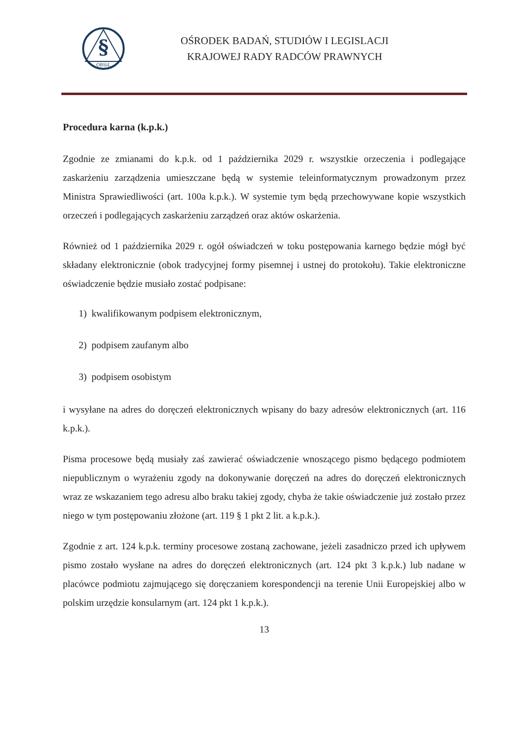§
OBSiL
OŚRODEK BADAŃ, STUDIÓW I LEGISLACJI
KRAJOWEJ RADY RADCÓW PRAWNYCH
Procedura karna (k.p.k.)
Zgodnie ze zmianami do k.p.k. od 1 października 2029 r. wszystkie orzeczenia i podlegające zaskarżeniu zarządzenia umieszczane będą w systemie teleinformatycznym prowadzonym przez Ministra Sprawiedliwości (art. 100a k.p.k.). W systemie tym będą przechowywane kopie wszystkich orzeczeń i podlegających zaskarżeniu zarządzeń oraz aktów oskarżenia.
Również od 1 października 2029 r. ogół oświadczeń w toku postępowania karnego będzie mógł być składany elektronicznie (obok tradycyjnej formy pisemnej i ustnej do protokołu). Takie elektroniczne oświadczenie będzie musiało zostać podpisane:
1) kwalifikowanym podpisem elektronicznym,
2) podpisem zaufanym albo
3) podpisem osobistym
i wysyłane na adres do doręczeń elektronicznych wpisany do bazy adresów elektronicznych (art. 116 k.p.k.).
Pisma procesowe będą musiały zaś zawierać oświadczenie wnoszącego pismo będącego podmiotem niepublicznym o wyrażeniu zgody na dokonywanie doręczeń na adres do doręczeń elektronicznych wraz ze wskazaniem tego adresu albo braku takiej zgody, chyba że takie oświadczenie już zostało przez niego w tym postępowaniu złożone (art. 119 § 1 pkt 2 lit. a k.p.k.).
Zgodnie z art. 124 k.p.k. terminy procesowe zostaną zachowane, jeżeli zasadniczo przed ich upływem pismo zostało wysłane na adres do doręczeń elektronicznych (art. 124 pkt 3 k.p.k.) lub nadane w placówce podmiotu zajmującego się doręczaniem korespondencji na terenie Unii Europejskiej albo w polskim urzędzie konsularnym (art. 124 pkt 1 k.p.k.).
13